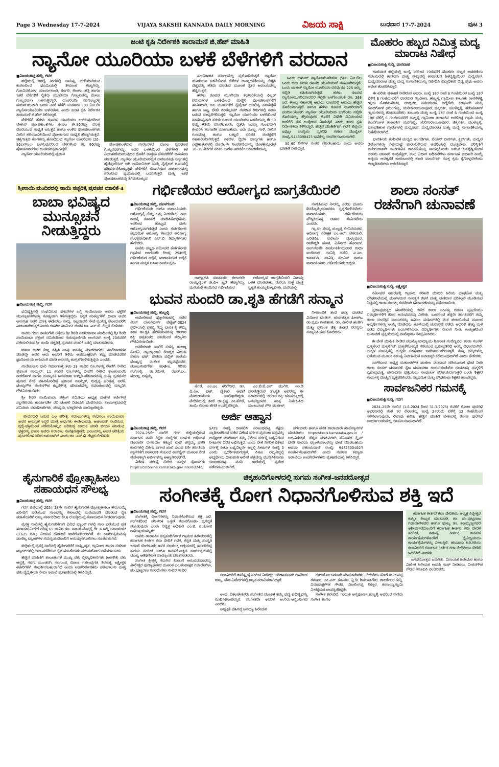Page 3 Wednesday 17-7-2024 VIJAYA SAKSHI KANNADA DAILY MORNING ವಿಜಯ ಸಾಕ್ಷಿ ಬುಧವಾರ 17-7-2024 ಪುಟ 3
ಜಂಟಿ ಕೃಷಿ ನಿರ್ದೇಶಕಿ ತಾರಾಮಣಿ ಜಿ.ಹೆಚ್ ಮಾಹಿತಿ
ನ್ಯಾನೋ ಯೂರಿಯಾ ಬಳಕೆ ಬೆಳೆಗಳಿಗೆ ವರದಾನ
■ವಿಜಯಸಾಕ್ಷಿ ಸುದ್ದಿ, ಗದಗ
ಜಿಲ್ಲೆಯಲ್ಲಿ ಜುಲೈ ತಿಂಗಳಲ್ಲಿ ಸಾಕಷ್ಟು ಮಳೆಯಾಗಿರುವ ಕಾರಣದಿಂದ ಭೂಮಿಯಲ್ಲಿ ತೇವಾಂಶ ಹೆಚ್ಚಾಗಿದ್ದು, ಗೋವಿನಜೋಳ, ಸೂರ್ಯಕಾಂತಿ, ತೊಗರಿ, ಶೇಂಗಾ, ಹತ್ತಿ ಹಾಗೂ ಇತರೆ ಬೆಳೆಗಳಿಗೆ ರೈತರು ಯೂರಿಯಾ ಗೊಬ್ಬರವನ್ನು ಮೇಲು ಗೊಬ್ಬರವಾಗಿ ಬಳಸುತ್ತಿದ್ದಾರೆ. ಯೂರಿಯಾ ರಸಗೊಬ್ಬರಕ್ಕೆ ಪರ್ಯಾಯವಾಗಿ ಒಂದು ಎಕರೆ ಬೆಳೆಗೆ ಸುಮಾರು 500 ಮೀ.ಲೀ ನ್ಯಾನೋಯೂರಿಯಾ ಬಳಸಬೇಕು ಎಂದು ಜಂಟಿ ಕೃಷಿ ನಿರ್ದೇಶಕಿ ತಾರಾಮಣಿ ಜಿ.ಹೆಚ್ ತಿಳಿಸಿದ್ದಾರೆ.
ಬೆಳೆಗಳಿಗೆ ಹರಳು ರೂಪದ ಯೂರಿಯಾ ಬಳಸುವುದರಿಂದ ಬೇಕಾದ ಪೋಷಕಾಂಶಗಳು ಕೇವಲ ಶೇ.50ರಷ್ಟು ಮಾತ್ರ ದೊರೆಯುವ ಸಾಧ್ಯತೆ ಇರುತ್ತದೆ ಹಾಗೂ ಉಳಿದ ಪೋಷಕಾಂಶಗಳು ನೀರಿನ ಹರಿಯುವಿಕೆಯಿಂದ ಪೋಲಾಗುವ ಸಾಧ್ಯತೆ ಹೆಚ್ಚಾಗಿರುತ್ತದೆ. ಚಿಕ್ಕಗಾತ್ರದ ಕಣಗಳನ್ನು ಹೊಂದಿರುವ ನ್ಯಾನೋ ಯೂರಿಯಾ (20–50ಎನ್‌ಎಂ) ಬಳಸುವುದರಿಂದ ಬೆಳೆಗಳಿಂದ ಶೇ. 90ರಷ್ಟು ಪೋಷಕಾಂಶಗಳು ಉಪಯುಕ್ತವಾಗುತ್ತದೆ.
ನ್ಯಾನೋ ಯೂರಿಯಾದಲ್ಲಿ ಪ್ರಧಾನ
ಪೋಷಕಾಂಶವಾದ ಸಾರಜನಕದ ಮೂಲ ದ್ರವರೂಪ ಗೊಬ್ಬರವಾಗಿದ್ದು, ಇದರ ಬಳಕೆಯಿಂದ ಬೆಳೆಗಳಲ್ಲಿ ಕಳೆ ನಿರ್ವಹಣೆಯಾಗುವುದರ ಜೊತೆಗೆ ಉತ್ತಮ ಬೆಳವಣಿಗೆಗೆ ಅನುಕೂಲ ಮಾಡುತ್ತದೆ. ನ್ಯಾನೋ ಯೂರಿಯಾದಲ್ಲಿನ ಸಾರಜನಕವು ಸಸ್ಯಗಳಲ್ಲಿ ಹೈಡ್ರೋಲಿಸಿಸ್ ಆಗಿ ಅಮೋನಿಕಲ್ ಮತ್ತು ನೈಟ್ರೇಟ್ ರೂಪದಲ್ಲಿ ಪರಿವರ್ತನೆಗೊಳ್ಳುತ್ತದೆ. ಬೆಳೆಗಳಿಗೆ ಬೇಕಾಗಿರುವ ಸಾರಜನಕವನ್ನು ಸರಿಯಾದ ಪ್ರಮಾಣದಲ್ಲಿ ಒದಗಿಸುತ್ತದೆ ಮತ್ತು ಇತರೆ ಪೋಷಕಾಂಶವನ್ನು ತೆಗೆದುಕೊಳ್ಳುವ
ಸಂಯೋಜಿತ ಮಾರ್ಗವನ್ನು ಪ್ರಚೋದಿಸುತ್ತದೆ. ನ್ಯಾನೋ ಯೂರಿಯಾ ಬಳಕೆಯಿಂದ ಬೆಳೆಗಳ ಉತ್ಪಾದಕತೆಯನ್ನು ಹೆಚ್ಚಿಸಿ ವೆಚ್ಚವನ್ನು ಕಡಿಮೆ ಮಾಡುವ ಮೂಲಕ ರೈತರ ಆದಾಯವನ್ನು ಹೆಚ್ಚಿಸುತ್ತದೆ.
ಹರಳು ರೂಪದ ಯೂರಿಯಾ ತಯಾರಿಕೆಯಲ್ಲಿ ಫಿಲ್ಲರ್ ಪದಾರ್ಥಗಳ ಬಳಕೆಯಿಂದ ಮಣ್ಣಿನ ಪೋಷಕಾಂಶಗಳಿಗೆ ಹಾನಿಯಾಗಿ, ಜಲ ಮೂಲಗಳಿಗೆ ನೈಟ್ರೇಟ್ ಮಾಲಿನ್ಯ ಹರಡುತ್ತದೆ ಹಾಗೂ ಬ್ಲ್ಯೂ ಬೇಬಿ ಸಿಂಡ್ರೋಮ್ ನವಜಾತ ಶಿಶುಗಳಲ್ಲಿ ಕಂಡು ಬರುವ ಸಾಧ್ಯತೆಗಳಿರುತ್ತದೆ. ನ್ಯಾನೋ ಯೂರಿಯಾ ಬಳಕೆಯಿಂದ ಸಾಮಾನ್ಯವಾಗಿ ಹರಳು ರೂಪದ ಯೂರಿಯಾ ಬಳಕೆಯನ್ನು ಶೇ.50 ರಷ್ಟು ಕಡಿಮೆ ಮಾಡಬಹುದು. ರೈತರು ಇದನ್ನು ಸುಲಭವಾಗಿ ಶೇಖರಿಸಿ ಸಾಗಾಣಿಕೆ ಮಾಡಬಹುದು. ಇದು ಮಣ್ಣು, ಗಾಳಿ, ನೀರಿನ ಗುಣಮಟ್ಟ ಹಾಗೂ ಒಟ್ಟಾರೆ ಪರಿಸರ ಸಂರಕ್ಷಣೆಗೆ ಸಹಕಾರಿಯಾಗಿರುತ್ತದೆ. ಏಕದಳ, ದ್ವಿದಳ ಧಾನ್ಯಗಳು ಹಾಗೂ ಎಣ್ಣೆಕಾಳುಗಳಲ್ಲಿ ಮೊದಲನೇ ಸಿಂಪಡಣೆಯನ್ನು ಮೊಳಕೆಯೊಡೆದ 30–35 ದಿನಗಳ ನಂತರ ಹಾಗೂ ಎರಡನೇ ಸಿಂಪಡಣೆಯನ್ನು
ಒಂದು ಬಾಟಲ್ ನ್ಯಾನೋಯೂರಿಯಾ (500 ಮೀ.ಲೀ) ಒಂದು ಚೀಲ ಹರಳು ರೂಪದ ಯೂರಿಯಾಗೆ ಸಮವಾಗಿರುತ್ತದೆ. ಒಂದು ಬಾಟಲ್ ನ್ಯಾನೋ ಯೂರಿಯಾ ದರವು ರೂ.225 ಇದ್ದು, ಸಬ್ಸಿಡಿ ರಹಿತವಾಗಿರುತ್ತದೆ. ಹರಳು ರೂಪದ ನ್ಯಾನೋಯೂರಿಯಾದದರ ಸಬ್ಸಿಡಿ ಒಳಗೊಂಡಂತೆ ರೂ. 266 ಇದೆ. ಕೇಂದ್ರ ಸರ್ಕಾರಕ್ಕೆ ಆಮದು ರೂಪದಲ್ಲಿ ಆಮದು ಹೆಚ್ಚಿನ ಹೊರೆಯಾಗುತ್ತಿದೆ ಹಾಗೂ ಹರಳು ರೂಪದ ಯೂರಿಯಾಗೆ ಪರ್ಯಾಯವಾಗಿ ನ್ಯಾನೋ ಯೂರಿಯಾದ ಬಳಕೆಯು ಸಬ್ಸಿಡಿ ಹೊರೆಯನ್ನು ತಗ್ಗಿಸುವುದರ ಜೊತೆಗೆ ವಿದೇಶಿ ವಿನಿಮಯದ ಉಳಿಕೆಗೆ ಸಹ ಉತ್ತೇಜನ ನೀಡುತ್ತದೆ ಎಂದು ಜಂಟಿ ಕೃಷಿ ನಿರ್ದೇಶಕರು ತಿಳಿಸಿದ್ದಾರೆ. ಹೆಚ್ಚಿನ ಮಾಹಿತಿಗಾಗಿ ಗದಗ ಜಿಲ್ಲೆಯ ಇಫ್ಕೋ ಸಂಸ್ಥೆಯ ಪ್ರತಿನಿಧಿ ಗಣೇಶ ಮೊಬೈಲ್ ಸಂಖ್ಯೆ-9448090423 ಇವರನ್ನು ಸಂಪರ್ಕಿಸಬಹುದಾಗಿದೆ.
50–60 ದಿನಗಳ ನಂತರ ಮಾಡಬಹುದು ಎಂದು ಅವರು ಮಾಹಿತಿ ನೀಡಿದ್ದಾರೆ.
ಮೊಹರಂ ಹಬ್ಬದ ನಿಮಿತ್ತ ಮದ್ಯ ಮಾರಾಟ ನಿಷೇಧ
■ವಿಜಯಸಾಕ್ಷಿ ಸುದ್ದಿ, ಧಾರವಾಡ
ಧಾರವಾಡ ಜಿಲ್ಲೆಯಲ್ಲಿ ಜುಲೈ 16ರಿಂದ 19ರವರೆಗೆ ಮೊಹರಂ ಹಬ್ಬದ ಆಚರಣೆಯ ಸಮಯದಲ್ಲಿ ಕಾನೂನು ಮತ್ತು ಸುವ್ಯವಸ್ಥೆ ಕಾಪಾಡುವ ಹಿತದೃಷ್ಟಿಯಿಂದ ಮದ್ಯಪಾನ, ಮದ್ಯಮಾರಾಟ ಮತ್ತು ಮದ್ಯ ಸಾಗಾಣಿಕೆಯನ್ನು ನಿಷೇಧಿಸಿ ಜಿಲ್ಲಾಧಿಕಾರಿ ದಿವ್ಯ ಪ್ರಭು ಅವರು ಆದೇಶ ಹೊರಡಿಸಿದ್ದಾರೆ.
ಈ ಕುರಿತು ಪ್ರಕಟಣೆ ನೀಡಿರುವ ಅವರು, ಜುಲೈ 16ರ ಸಂಜೆ 6 ಗಂಟೆಯಿಂದ ಜುಲೈ 18ರ ಬೆಳಿಗ್ಗೆ 6 ಗಂಟೆಯವರೆಗೆ ಧಾರವಾಡ ಗ್ರಾಮೀಣ, ಹುಬ್ಬಳ್ಳಿ ಗ್ರಾಮೀಣ ತಾಲೂಕು (ಅರಳಿಕಟ್ಟಿ ಗ್ರಾಮ ಹೊರತುಪಡಿಸಿ), ಅಳ್ನಾವರ, ನವಲಗುಂದ, ಅಣ್ಣಿಗೇರಿ, ಕಲಘಟಗಿ ಮತ್ತು ಕುಂದಗೋಳ (ಯರಗುಪ್ಪಿ, ಯರಿನಾರಾಯಣಪೂರ, ಚಿಕ್ಕನರ್ತಿ, ಮುಳ್ಳೊಳ್ಳಿ, ಪಶುಪತಿಹಾಳ ಗ್ರಾಮಗಳನ್ನು ಹೊರತುಪಡಿಸಿ) ತಾಲೂಕು ಮತ್ತು ಜುಲೈ 17ರ ಸಂಜೆ 6 ಗಂಟೆಯಿಂದ ಜುಲೈ 19ರ ಬೆಳಿಗ್ಗೆ 6 ಗಂಟೆಯವರೆಗೆ ಹುಬ್ಬಳ್ಳಿ ಗ್ರಾಮೀಣ ತಾಲೂಕಿನ ಅರಳಿಕಟ್ಟಿ ಗ್ರಾಮ ಮತ್ತು ಕುಂದಗೋಳ ತಾಲೂಕಿನ ಯರಗುಪ್ಪಿ, ಯರಿನಾರಾಯಣಪೂರ, ಚಿಕ್ಕನರ್ತಿ, ಮುಳ್ಳೊಳ್ಳಿ, ಪಶುಪತಿಹಾಳ ಗ್ರಾಮಗಳಲ್ಲಿ ಮದ್ಯಪಾನ, ಮದ್ಯಮಾರಾಟ ಮತ್ತು ಮದ್ಯ ಸಾಗಾಣಿಕೆಯನ್ನು ನಿಷೇಧಿಸಲಾಗಿದೆ.
ಭಾರತೀಯ ತಯಾರಿಕೆ ಮದ್ಯದ ಅಂಗಡಿಗಳು, ಬಿಯರ್ ಬಾರಗಳು, ಕ್ಲಬ್‌ಗಳು, ಮದ್ಯದ ಡಿಪೋಗಳನ್ನು ನಿಷೇಧಾಜ್ಞೆ ಜಾರಿಯಲ್ಲಿರುವ ಅವಧಿಯಲ್ಲಿ ಮುಚ್ಚಬೇಕು. ಪರಿಸ್ಥಿತಿಗೆ ಅನುಗುಣವಾಗಿ ಸಾರ್ವಜನಿಕ ಶಾಂತತೆಯನ್ನು ಕಾಯ್ದುಕೊಂಡು ಬರುವ ಹಿತದೃಷ್ಟಿಯಿಂದ ವಲಯ ಅಬಕಾರಿ ಇನ್ಸ್‌ಪೆಕ್ಟರ್, ಉಪ ವಿಭಾಗ ಅಧಿಕಾರಿಗಳು ಕರ್ನಾಟಕ ಅಬಕಾರಿ ಕಾಯ್ದೆ ಅನ್ವಯ ಅವಶ್ಯಕತೆ ಕಂಡುಬಂದಲ್ಲಿ ಶಾಂತಿ ಪಾಲನೆಗಾಗಿ ಸೂಕ್ತ ಕ್ರಮ ಕೈಗೊಳ್ಳಬೇಕೆಂದು ಜಿಲ್ಲಾಧಿಕಾರಿಗಳು ಆದೇಶಿಸಿದ್ದಾರೆ.
ಶ್ರೀಸಾಯಿ ಮಂದಿರದಲ್ಲಿ ಸಾಯಿ ಸಚ್ಚರಿತ್ರೆ ಪ್ರವಚನ ಮಾಲಿಕೆ-4
ಬಾಬಾ ಭವಿಷ್ಯದ ಮುನ್ಸೂಚನೆ ನೀಡುತ್ತಿದ್ದರು
■ವಿಜಯಸಾಕ್ಷಿ ಸುದ್ದಿ, ಗದಗ
ಭವಿಷ್ಯತ್ತಿನಲ್ಲಿ ಸಂಭವಿಸುವ ಘಟನೆಗಳ ಬಗ್ಗೆ ಸಾಯಿಬಾಬಾ ಅವರು ಭಕ್ತರಿಗೆ ಮುನ್ಸೂಚನೆಗಳನ್ನು ಸೂಚ್ಯವಾಗಿ ತಿಳಿಸುತ್ತಿದ್ದರು. ಭಕ್ತರ ಸಂಕಲ್ಪಗಳಿಗೆ ಬಾಬಾ ಅವರ ಅನುಗ್ರಹ ಇದ್ದರೆ ಮಾತ್ರ ಈಡೇರಲು ಸಾಧ್ಯ. ಇಲ್ಲವಾದರೆ ಸೇವೆ-ಪ್ರಯತ್ನ ಮುಂದುವರೆಸಿ ಎಂಬುದಾಗಿರುತ್ತದೆ ಎಂದು ಗದುಗಿನ ಧಾರ್ಮಿಕ ಚಿಂತಕ ಡಾ. ಎಸ್.ಬಿ. ಶೆಟ್ಟರ ಹೇಳಿದರು.
ಅವರು ಗದಗ ಹಾತಲಗೇರಿ ರಸ್ತೆಯ ಶ್ರೀ ಶಿರಡಿ ಸಾಯಿಬಾಬಾ ಮಂದಿರದಲ್ಲಿ ಶ್ರೀ ಶಿರಡಿ ಸಾಯಿಬಾಬಾ ಸತ್ಸಂಗ ಸಮಿತಿಯಿಂದ ಗುರುಪೂರ್ಣಿಮೆ ಅಂಗವಾಗಿ ಜುಲೈ 20ರವರೆಗೆ ನಡೆಯಲಿರುವ ಶ್ರೀ ಸಾಯಿ ಸಚ್ಚರಿತ್ರೆ ಪ್ರವಚನ ಮಾಲಿಕೆ-4ರಲ್ಲಿ ಮಾತನಾಡಿದರು.
ಬಾಬಾ ಅವರ ಕಣ್ಣು ತಪ್ಪಿಸಿ ನಾವು ಏನನ್ನೂ ಮಾಡಲಾಗದು. ಹಾಗೇನಾದರೂ ಮಾಡಿದ್ದೇ ಆದರೆ ಅದು ಅವರಿಗೆ ತಿಳಿದು ಅಪರೋಕ್ಷವಾಗಿ ತಪ್ಪು ಮಾಡಿದವರಿಗೆ ಜ್ಞಾನೋದಯ ಆಗುವಂತೆ ಮಾಡಿ ಅವರನ್ನು ಜಾಗ್ರತಗೊಳಿಸುತ್ತಿದ್ದರು ಎಂದರು.
ಸಾಯಿಬಾಬಾ ಧುನಿ ನಿರ್ಮಾಣಕ್ಕೆ ತಲಾ 25 ಸಾವಿರ ರೂ.ಗಳನ್ನು ದೇಣಿಗೆ ನೀಡಿದ ಪ್ರಶಾಂತ ನಾಯ್ಕರ್, 11 ಸಾವಿರ ರೂ.ಗಳನ್ನು ದೇಣಿಗೆ ನೀಡಿದ ಶಾಂತಾಬಾಯಿ ಕಾರಡೋಳ ಹಾಗೂ ಮಹ್ಮಾವತಿ ಬಸವರಾಜ ಬಳ್ಳಾರಿ ಪರಿವಾರವನ್ನು ಮತ್ತು ಪ್ರವಚನದ ಪ್ರಸಾದ ಸೇವೆ ವಹಿಸಿಕೊಂಡಿದ್ದ ಪ್ರಶಾಂತ ನಾಯ್ಕರ್, ರುದ್ರಪ್ಪ ಚಂದ್ರಪ್ಪ ಅರಳಿ, ಚಂದ್ರುಗೌಡ ಸಂಗನಗೌಡ ಕಲ್ಲನಗೌಡ್ರ ಪರಿವಾರವನ್ನು ಸಮಾರಂಭದಲ್ಲಿ ಸನ್ಮಾನಿಸಿ ಗೌರವಿಸಲಾಯಿತು.
ಶ್ರೀ ಶಿರಡಿ ಸಾಯಿಬಾಬಾ ಸತ್ಸಂಗ ಸಮಿತಿಯ ಅಧ್ಯಕ್ಷ ಮಹೇಶ ತಲೇಗೌಡ್ರ ಸ್ವಾಗತಿಸಿದರು ಕಾರ್ಯದರ್ಶಿ ರವಿ ಚಿಂಚಲಿ ನಿರೂಪಿಸಿ ವಂದಿಸಿದರು. ಕಾರ್ಯಕ್ರಮದಲ್ಲಿ ಸಮಿತಿಯ ಪದಾಧಿಕಾರಿಗಳು, ಸದಸ್ಯರು, ಭಕ್ತಾದಿಗಳು ಪಾಲ್ಗೊಂಡಿದ್ದರು.
ಜೀವನದಲ್ಲಿ ಬರುವ ಎಲ್ಲ ಪರೀಕ್ಷೆ, ಸವಾಲುಗಳನ್ನು ಸಾಧಿಸಲು ಸಾಯಿಬಾಬಾ ಅವರ ಅನುಗ್ರಹ ಇದ್ದರೆ ಮಾತ್ರ ಅವುಗಳು ಈಡೇರುವವು. ಅಚಲವಾಗಿ ನಂಬಿರುವ, ಶ್ರದ್ಧೆ-ಭಕ್ತಿಯಿಂದ ನಡೆದುಕೊಳ್ಳುವ ಪರಿಶುದ್ಧ ಕಾಯಕ ಮಾಡಿ ಜೀವನ ಮಾಡುವ ಭಕ್ತರನ್ನು ಬಾಬಾ ಅವರು ಸದಾಕಾಲ ಸಂರಕ್ಷಿಸುತ್ತಿದ್ದರು ಎಂಬುದನ್ನು ಅವರ ಚರಿತ್ರೆಯ ಪುಟಗಳಿಂದ ತಿಳಿಯಬಹುದಾಗಿದೆ ಎಂದು ಡಾ. ಎಸ್.ಬಿ. ಶೆಟ್ಟರ ಹೇಳಿದರು.
ಗರ್ಭಿಣಿಯರ ಆರೋಗ್ಯದ ಜಾಗ್ರತೆಯಿರಲಿ
■ವಿಜಯಸಾಕ್ಷಿ ಸುದ್ದಿ, ಮುಳಗುಂದ
ಗರ್ಭಿಣಿಯರು ಹಾಗೂ ಬಾಣಂತಿಯರು ಆರೋಗ್ಯಕ್ಕೆ ಹೆಚ್ಚು ಒತ್ತು ನೀಡಬೇಕು. ಕಾಲ ಕಾಲಕ್ಕೆ ತಪಾಸಣೆ ಮಾಡಿಸಿಕೊಳ್ಳಬೇಕು. ಇದರಿಂದ ಹುಟ್ಟುವ ಮಗು ಆರೋಗ್ಯವಾಗಿರುತ್ತದೆ ಎಂದು ಕುರ್ತಕೋಟಿ ಪ್ರಾಥಮಿಕ ಆರೋಗ್ಯ ಕೇಂದ್ರದ ಆರೋಗ್ಯ ಸಂರಕ್ಷಣಾಧಿಕಾರಿ ಎಸ್.ಬಿ. ತಿಮ್ಮನಗೌಡರ ಹೇಳಿದರು.
ಅವರು ಪಟ್ಟಣ ಸಮೀಪದ ಕುರ್ತಕೋಟಿ ಗ್ರಾಮದ ಅಂಗವಾಡಿ ಕೇಂದ್ರ 294ರಲ್ಲಿ ಗರ್ಭಿಣಿಯರ ಆರೈಕೆ, ಬಾಣಂತಿಯರ ಆರೈಕೆ ಹಾಗೂ ಮಕ್ಕಳ ಲಸಿಕಾ ಕಾರ್ಯಕ್ರಮ
ಉದ್ಘಾಟಿಸಿ ಮಾತನಾಡಿ, ಈಗಾಗಲೇ ರಾಜ್ಯಾದ್ಯಂತ ಡೆಂಘೀ ಜ್ವರ ಹೆಚ್ಚಾಗಿದ್ದು, ಮನೆಯಲ್ಲಿ ಕಾಯಿಸಿದ ಗರ್ಭಿಣಿಯರ
ಆರೋಗ್ಯದ ಜಾಗ್ರತೆಯಿರಲಿ ನೀರನ್ನು ಬಳಕೆ ಮಾಡಬೇಕು. ಮನೆಯ ಸುತ್ತ ಮುತ್ತ ಸ್ವಚ್ಛತೆ ಕಾಯ್ದುಕೊಳ್ಳಬೇಕು, ಮನೆಯಲ್ಲಿ
ಸಂಗ್ರಹಿಸುವ ನೀರನ್ನು ಎರಡು ಮೂರು ದಿನಕ್ಕೊಮ್ಮೆಯಾದರೂ ಸ್ವಚ್ಛಗೊಳಿಸಬೇಕು. ಬಾಣಂತಿಯರು, ಗರ್ಭಿಣಿಯರು ಪೌಷ್ಠಿಕಯುಕ್ತ ಆಹಾರ ಸೇವಿಸಬೇಕು ಎಂದರು.
ಗ್ರಾ.ಪಂ ಸದಸ್ಯ ಯಲ್ಲಪ್ಪ ಬೇವಿನಮರದ, ಆರೋಗ್ಯ ನಿರೀಕ್ಷಕ ಎಂ.ಆರ್. ಬೆಳೆಯಲಿ, ಎಸಿಡಿಪಿಒ ಸುರೇಖಾ ಮಲ್ಲಾಪೂರ, ರಾಜೇಶ್ವರಿ ಮೇಟಿ, ವಿನೋದ ಹೊಂಬಳ, ಅಂಗನವಾಡಿ ಕಾರ್ಯಕರ್ತೆಯರಾದ ರಾಧಾ ಬಂಡಿವಾಡ, ಸಾವಿತ್ರಿ ಹಸಬಿ, ಎ.ಎಂ. ಇನಾಮತಿ, ಸಾವಿತ್ರಿ ಸಬನಿಸ್ ಹಾಗೂ ಬಾಣಂತಿಯರು, ಗರ್ಭಿಣಿಯರು ಇದ್ದರು.
ಭುವನ ಸುಂದರಿ ಡಾ.ಶೃತಿ ಹೆಗಡೆಗೆ ಸನ್ಮಾನ
■ವಿಜಯಸಾಕ್ಷಿ ಸುದ್ದಿ, ಹುಬ್ಬಳ್ಳಿ
ಅಮೇರಿಕಾದ ಫ್ಲೋರಿಡಾದಲ್ಲಿ ನಡೆದ ಮಿಸ್ ಯೂನಿವರ್ಸ್ ಪೆಟೈಟ್–2024 ಸ್ಪರ್ಧೆಯಲ್ಲಿ ಪ್ರಶಸ್ತಿ ಗೆದ್ದು ಭಾರತ-ಕ್ಕೆ ಹೆಮ್ಮೆ ತಂದ ಡಾ.ಶೃತಿ ಹೆಗಡೆಯವರನ್ನು 'ಶರಣರ ಶಕ್ತಿ' ಚಿತ್ರತಂಡದ ವತಿಯಿಂದ ಸನ್ಮಾನಿಸಿ ಗೌರವಿಸಲಾಯಿತು.
ಅತಿಥಿಗಳಾಗಿ ಪಾಲಿಕೆ ಸದಸ್ಯ ರಾಜಣ್ಣ ಕೊರವಿ, ನ್ಯಾಟ್ಯಾಂಜಲಿ ಕೇಂದ್ರದ ವಿದುಷಿ ಸಹನಾ ಭಟ್, ಚೇತನಾ ಪಬ್ಲಿಕ್ ಶಾಲೆಯ ಮುಖ್ಯಸ್ಥ ಮಹೇಶ ಧ್ಯಾವಪ್ಪನವರ, ಮಂಜುನಾಥಗೌಡ ಪಾಟೀಲ, ಗಿರಿಜಾ ಸಂಗೊಳ್ಳಿ, ಡಾ.ರಮೇಶ, ಝಡ್.ಎಂ. ಮುಲ್ಲಾ, ಅಕ್ಕಮ್ಮ
ಹೆಗಡೆ, ಎಂ.ಎಂ. ಕರಿಗೌಡರ, ಡಾ. ವಿ.ಎಂ. ಭಟ್, ವೈಶಾಲಿ ಅಥಣಿ ಮೊದಲಾದವರು ಪಾಲ್ಗೊಂಡಿದ್ದರು. ವೇದಿಕೆಯಲ್ಲಿ ತಂದೆ ಡಾ.ಕೃಷ್ಣ ಎಂ.ಹೆಗಡೆ, ತಾಯಿ ಕಮಲಾ ಹೆಗಡೆ ಉಪಸ್ಥಿತರಿದ್ದರು.
ಎಂ.ಬಿ.ಬಿ.ಎಸ್ ಮುಗಿಸಿ, ಎಂ.ಡಿ ಮಾಡುತ್ತಿರುವ ಡಾ.ಶೃತಿ ಅವರನ್ನು ಈ ಸಂದರ್ಭದಲ್ಲಿ 'ಶರಣರ ಶಕ್ತಿ' ಚಲನಚಿತ್ರದಲ್ಲಿ ಬಸವಣ್ಣನವರ ಪಾತ್ರ ನಿರ್ವಹಿಸಿದ ಮಂಜುನಾಥ ಗೌಡ ಪಾಟೀಲ್,
ನೀಲಾಂಬಿಕೆ ತಂದೆ ಪಾತ್ರ ಮಾಡಿದ ವಿನೋದ ದಂಡಿನ್, ಚಲನಚಿತ್ರದ ಪಿಆರ್‌ಒ ಡಾ.ಪ್ರಭು ಗಂಜಿಹಾಳ, ಡಾ. ವೀರೇಶ ಹಂಡಿಗಿ ಮತ್ತು ಪ್ರಶಾಂತ ಚಿತ್ರ ತಂಡದ ಸದಸ್ಯರು ಸನ್ಮಾನಿಸಿ ಶುಭ ಕೋರಿದರು.
ಅರ್ಜಿ ಆಹ್ವಾನ
■ವಿಜಯಸಾಕ್ಷಿ ಸುದ್ದಿ, ಗದಗ
2024–25ನೇ ಸಾಲಿಗೆ ಗದಗ ಜಿಲ್ಲೆಯಲ್ಲಿರುವ ಕರ್ನಾಟಕ ವಸತಿ ಶಿಕ್ಷಣ ಸಂಸ್ಥೆಗಳ ಸಂಘದ ಅಧೀನದ ಮೊರಾರ್ಜಿ ದೇಸಾಯಿ/ ಕಿತ್ತೂರ ರಾಣಿ ಚೆನ್ನಮ್ಮ ವಸತಿ ಶಾಲೆಗಳಲ್ಲಿ ವಿಶೇಷ ವರ್ಗದ ಖಾಲಿ ಇರುವ 6ನೇ ತರಗತಿಯ ಸ್ಥಾನಗಳಿಗೆ ದಾಖಲಾತಿ ಸಂಬಂಧ ಆನ್‌ಲೈನ್ ಮೂಲಕ ನೇರ ಪ್ರವೇಶಕ್ಕಾಗಿ ಅರ್ಜಿಗಳನ್ನು ಆಹ್ವಾನಿಸಲಾಗಿದೆ.
ವಿಶೇಷ ವರ್ಗಕ್ಕೆ ಸೇರಿದ ಮಕ್ಕಳ ಪೋಷಕರು https://cetonline.karnataka.gov.in/kreis24d/ SATS ಸಂಖ್ಯೆ ದಾಖಲಿಸಿ ಸಂಬಂಧಪಟ್ಟ ಸಕ್ಷಮ ಪ್ರಾಧಿಕಾರದಿಂದ ಪಡೆದ ವಿಶೇಷ ವರ್ಗದ ಪ್ರಮಾಣ ಪತ್ರವನ್ನು ಅಪ್ಲೋಡ್ ಮಾಡಿದಾಗ ತಮ್ಮ ವಿಶೇಷ ವರ್ಗಕ್ಕೆ ಲಭ್ಯವಿರುವ ಸೀಟುಗಳ ವಿವರ ಲಭಿಸುತ್ತದೆ. ಒಂದು ವೇಳೆ ನಿಗದಿತ ವಿಶೇಷ ವರ್ಗಕ್ಕೆ ಸೀಟು ಲಭ್ಯವಿಲ್ಲದೇ ಇದ್ದಲ್ಲಿ ಸೀಟುಗಳ ಸಂಖ್ಯೆ 0 ಎಂದು ಪ್ರದರ್ಶಿತವಾಗುತ್ತದೆ. ಸೀಟು ಲಭ್ಯವಿದ್ದಲ್ಲಿ ಅಭ್ಯರ್ಥಿಯ ದಾಖಲಾತಿ ಆದೇಶ ಪತ್ರವನ್ನು ಮುದ್ರಿಸಿಕೊಂಡು ಸಂಬಂಧಪಟ್ಟ ವಸತಿ ಶಾಲೆಯಲ್ಲಿ ಪ್ರವೇಶ ಪಡೆಯಬಹುದಾಗಿದೆ.
ವರ್ಗವಾರು ಹಾಗೂ ವಸತಿ ಶಾಲಾವಾರು ಖಾಲಿಸ್ಥಾನಗಳ ಮಾಹಿತಿಯು https://kreis.karnataka.gov.in / ಲಭ್ಯವಿರುತ್ತದೆ. ಹೆಚ್ಚಿನ ಮಾಹಿತಿಗಾಗಿ ಸಮೀಪದ ಕ್ರೈಸ್ ವಸತಿ ಶಾಲೆಯ ಪ್ರಾಂಶುಪಾಲರನ್ನು ಭೇಟಿ ಮಾಡಬಹುದು ಅಥವಾ ಸಹಾಯವಾಣಿ ಸಂಖ್ಯೆ: 9482300400ಗೆ ಸಂಪರ್ಕಿಸಬಹುದಾಗಿದೆ ಎಂದು ಸಮಾಜ ಕಲ್ಯಾಣ ಇಲಾಖೆಯ ಉಪನಿರ್ದೇಶಕರು ಪ್ರಕಟಣೆಯಲ್ಲಿ ತಿಳಿಸಿದ್ದಾರೆ.
ಶಾಲಾ ಸಂಸತ್ ರಚನೆಗಾಗಿ ಚುನಾವಣೆ
■ವಿಜಯಸಾಕ್ಷಿ ಸುದ್ದಿ, ಲಕ್ಷ್ಮೇಶ್ವರ
ಸಮೀಪದ ಆದರಹಳ್ಳಿ ಗ್ರಾಮದ ಸರಕಾರಿ ಮಾದರಿ ಹಿರಿಯ ಪ್ರಾಥಮಿಕ ಮತ್ತು ಪ್ರೌಢಶಾಲೆಯಲ್ಲಿ ಮಂಗಳವಾರ ಸಂಸತ್ತಿನ ರಚನೆ ಮತ್ತು ಮತದಾನ ಪರಿಕಲ್ಪನೆ ಮೂಡಿಸುವ ನಿಟ್ಟಿನಲ್ಲಿ ಶಾಲಾ ಸಂಸತ್ತು ರಚನೆಗಾಗಿ ಚುನಾವಣೆಯನ್ನು ನಡೆಸಲಾಯಿತು.
ಪ್ರಜಾಪ್ರಭುತ್ವದ ಮಾದರಿಯಲ್ಲಿ ನಡೆದ ಶಾಲಾ ಸಂಸತ್ತು ರಚನಾ ಪ್ರಕ್ರಿಯೆಯು ವಿದ್ಯಾರ್ಥಿಗಳಿಗೆ ಹೊಸ ಅನುಭವವನ್ನು ನೀಡಿತು. ಒಂದರಿಂದ ಹತ್ತನೇ ತರಗತಿವರೆಗೆ ತಮ್ಮ ಶಾಲಾ ಸಂಸತ್ತಿನ ನಾಯಕರನ್ನು ಇವಿಎಂ ಮಷೀನ್‌ನಲ್ಲಿ ಮತ ಚಲಾಯಿಸುವ ಮೂಲಕ ಅಭ್ಯರ್ಥಿಗಳನ್ನು ಆಯ್ಕೆ ಮಾಡಿದರು. ಕೊನೆಯಲ್ಲಿ ಚುನಾವಣೆ ನಡೆದು ಅದರಲ್ಲಿ ಹೆಚ್ಚು ಮತ ಪಡೆದ ವಿದ್ಯಾರ್ಥಿಗಳು ಜಯಗಳಿಸಿದರು. ವಿದ್ಯಾರ್ಥಿಗಳು ಸಾಲಾಗಿ ನಿಂತು ಉತ್ಸಾಹದಿಂದ ಚುನಾವಣೆ ಪ್ರಕ್ರಿಯೆಯಲ್ಲಿ ಪಾಲ್ಗೊಂಡು ಸಂಭ್ರಮಿಸಿದರು.
ಈ ವೇಳೆ ಮಾಹಿತಿ ನೀಡಿದ ಮುಖ್ಯೋಪಾಧ್ಯಾಯ ಶ್ರೀಕಾಂತ ನಂದೆಣ್ಣವರ, ಶಾಲಾ ಸಂಸತ್ ಮಕ್ಕಳಿಂದ ಮಕ್ಕಳಿಗಾಗಿ ಮಕ್ಕಳಿಗೋಸ್ಕರ ನಡೆಯುವ ಪ್ರಜಾಪ್ರತಿನಿಧಿ ಆಯ್ಕೆ ವಿಧಾನವಾಗಿದೆ. ಮಕ್ಕಳ ಸಂಸತ್ತಿನಲ್ಲಿ ಮಕ್ಕಳೇ ಸಂಪೂರ್ಣ ಭಾಗಿದಾರರಾಗಿರುತ್ತಾರೆ. ತಮ್ಮ ಹಕ್ಕುಗಳನ್ನು ಪಡೆಯುವ ಮೂಲಕ ಕರ್ತವ್ಯ ನಿರ್ವಹಿಸುವ ಜವಾಬ್ದಾರಿ ಕಲಿಯುವುದಾಗಿದೆ ಎಂದು ಹೇಳಿದರು.
ಎಸ್‌ಡಿಎಂಸಿ ಅಧ್ಯಕ್ಷ ಮಹಾಂತಗೌಡ ಪಾಟೀಲ ಮತದಾನ ನಡೆಯುವಾಗ ಭೇಟಿ ನೀಡಿ ಶಾಲಾ ಸಂಸತ್ ಚುನಾವಣೆ ನೈಜ ಚುನಾವಣಾ ಕಾರ್ಯದಂತೆಯೇ ರೂಪಿಸಿದ್ದು ಮಕ್ಕಳಿಗೆ ಪ್ರಜಾಪ್ರಭುತ್ವ, ಚುನಾವಣಾ ಪ್ರಕ್ರಿಯೆಯ ಸಂಪೂರ್ಣ ಪರಿಚಯವಾಗುತ್ತದೆ ಎಂದು ಶಿಕ್ಷಕರ ಕಾರ್ಯಕ್ಕೆ ಮೆಚ್ಚುಗೆ ವ್ಯಕ್ತಪಡಿಸಿದರು. ಪ್ರಾಥಮಿಕ ಮತ್ತು ಪ್ರೌಢಶಾಲಾ ಶಿಕ್ಷಕರ ಹಾಜರಿದ್ದರು.
ಸಾರ್ವಜನಿಕರ ಗಮನಕ್ಕೆ
■ವಿಜಯಸಾಕ್ಷಿ ಸುದ್ದಿ, ಗದಗ
2024–25ನೇ ಸಾಲಿನ (1-8-2024 ರಿಂದ 31-3-2025) ರವರೆಗೆ ರೋಣ ಪುರಸಭೆ ಅವರಣದಲ್ಲಿ ಸಂತೆ ಕರ ಲಿಲಾವನ್ನು ಜುಲೈ 24ರಂದು ಬೆಳಿಗ್ಗೆ 12 ಗಂಟೆಯಿಂದ ನಡೆಸಲಾಗುವುದು. ಲಿಲಾವು ಕುರಿತು ಹೆಚ್ಚಿನ ಮಾಹಿತಿ ಬೇಕಾದಲ್ಲಿ ರೋಣ ಪುರಸಭೆ ಕಾರ್ಯಾಲಯವನ್ನು ಸಂಪರ್ಕಿಸಬಹುದಾಗಿದೆ.
ಹೈನುಗಾರಿಕೆ ಪ್ರೋತ್ಸಾಹಿಸಲು ಸಹಾಯಧನ ಸೌಲಭ್ಯ
■ವಿಜಯಸಾಕ್ಷಿ ಸುದ್ದಿ, ಗದಗ
ಗದಗ ಜಿಲ್ಲೆಯಲ್ಲಿ 2024–25ನೇ ಸಾಲಿನ ಹೈನುಗಾರಿಕೆ ಪ್ರೋತ್ಸಾಹಿಸಲು ಹಸು/ಎಮ್ಮೆ ಖರೀದಿಗೆ ಪಡೆಯುವ ಸಾಲವನ್ನು ಸಕಾಲದಲ್ಲಿ ಮರುಪಾವತಿ ಮಾಡುವ ರೈತ ಮಹಿಳೆಯರಿಗೆ ರಾಜ್ಯ ಸರ್ಕಾರದಿಂದ ಶೇ.6 ರ ಬಡ್ಡಿಯಲ್ಲಿ ಸಹಾಯಧನ ನೀಡಲಾಗುವುದು.
ಪ್ರಸಕ್ತ ಸಾಲಿನಲ್ಲಿ ಹೈನುಗಾರಿಕೆಗಾಗಿ ವಿವಿಧ ಬ್ಯಾಂಕ್ ಗಳಲ್ಲಿ ಸಾಲ ಪಡೆಯುವ ಪ್ರತಿ ಫಲಾನುಭವಿಗಳಿಗೆ ಗರಿಷ್ಠ 65 ಸಾವಿರ ರೂ. ಸಾಲದ ಮೊತ್ತಕ್ಕೆ ಶೇ. 6 ಬಡ್ಡಿ ಸಹಾಯಧನ (3.625 ರೂ.) ನೀಡುವ ಯೋಜನೆ ಜಾರಿಗೊಳಿಸಲಾಗಿದೆ. ಈ ಕಾರ್ಯಕ್ರಮವನ್ನು ವಾಣಿಜ್ಯ ಬ್ಯಾಂಕ್‌ಗಳ ಸಮನ್ವಯದೊಂದಿಗೆ ಅನುಷ್ಠಾನಗೊಳಿಸಲು ಸೂಚಿಸಲಾಗಿದೆ.
ಜಿಲ್ಲೆಯಲ್ಲಿ ಪ್ರಸಕ್ತ ಸಾಲಿನಲ್ಲಿ ಹೈನುಗಾರಿಕೆಗೆ ರಾಷ್ಟ್ರೀಕೃತ, ಗ್ರಾಮೀಣ ಹಾಗೂ ಸಹಕಾರ ಬ್ಯಾಂಕ್‌ಗಳಲ್ಲಿ ಸಾಲ ಪಡೆದಿರುವ ರೈತ ಮಹಿಳೆಯರು ಸದುಪಯೋಗ ಪಡೆಯಬಹುದು.
ಹೆಚ್ಚಿನ ಮಾಹಿತಿಗೆ ತಾಲೂಕುಗಳ ಮುಖ್ಯ ಪಶು ವೈದ್ಯಾಧಿಕಾರಿಗಳು (ಆಡಳಿತ) ಪಶು ಆಸ್ಪತ್ರೆ, ಗದಗ, ಮುಂಡರಗಿ, ನರಗುಂದ, ರೋಣ, ಗಜೇಂದ್ರಗಡ, ಶಿರಹಟ್ಟಿ, ಲಕ್ಷ್ಮೇಶ್ವರ ಕಚೇರಿಗಳಿಗೆ ಸಂಪರ್ಕಿಸಬಹುದಾಗಿದೆ ಎಂದು ಉಪನಿರ್ದೇಶಕರು ಪಶುಪಾಲನಾ ಮತ್ತು ಪಶು ವೈದ್ಯಕೀಯ ಸೇವಾ ಇಲಾಖೆ ಪ್ರಕಟಣೆಯಲ್ಲಿ ತಿಳಿಸಿದ್ದಾರೆ.
ಚಿಕ್ಕಹಂದಿಗೋಳದಲ್ಲಿ ಸುಗಮ ಸಂಗೀತ–ಜನಪದೋತ್ಸವ
ಸಂಗೀತಕ್ಕೆ ರೋಗ ನಿಧಾನಗೊಳಿಸುವ ಶಕ್ತಿ ಇದೆ
■ವಿಜಯಸಾಕ್ಷಿ ಸುದ್ದಿ, ಗದಗ
ಸಂಗೀತಕ್ಕೆ ರೋಗಗಳನ್ನು ನಿಧಾನಗೊಳಿಸುವ ಶಕ್ತಿ ಇದೆ. ಸಂಗೀತದಿಂದ ಮಾನಸಿಕ ಒತ್ತಡ ಶಮನಗೊಂಡು ಪ್ರಸನ್ನತೆ ಮೂಡುವುದು ಎಂದು ನಿವೃತ್ತ ಅಧಿಕಾರಿ ಎಂ.ಜಿ. ಸಂತೋಜಿ ಅಭಿಪ್ರಾಯಪಟ್ಟರು.
ಅವರು ತಾಲೂಕಿನ ಚಿಕ್ಕಹಂದಿಗೋಳ ಗ್ರಾಮದ ಹಿರೇಮಠದಲ್ಲಿ ಕರ್ನಾಟಕ ಕೀರ್ತನ ಕಲಾ ವೇದಿಕೆ ಗದಗ, ಕನ್ನಡ ಮತ್ತು ಸಂಸ್ಕೃತಿ ಇಲಾಖೆ ಬೆಂಗಳೂರು ಇವರ ಸಂಯುಕ್ತ ಆಶ್ರಯದಲ್ಲಿ ಏರ್ಪಡಿಸಿದ್ದ ಸುಗಮ ಸಂಗೀತ ಹಾಗೂ ಜನಪದೋತ್ಸವ ಕಾರ್ಯಕ್ರಮದಲ್ಲಿ ಮುಖ್ಯ ಅತಿಥಿಗಳಾಗಿ ಪಾಲ್ಗೊಂಡು ಮಾತನಾಡಿದರು.
ಸಂಗೀತ ಕ್ಷೇತ್ರಕ್ಕೆ ಗದುಗಿನ ಕೊಡುಗೆ ಅನುಪಮವಾದದ್ದು. ವೀರೇಶ್ವರ ಪುಣ್ಯಾಶ್ರಮದ ಮೂಲಕ ಪಂ.ಪಂಚಾಕ್ಷರ ಗವಾಯಿಗಳು, ಪಂ.ಪುಟ್ಟರಾಜ ಗವಾಯಿಗಳು ಸಾವಿರ ಸಾವಿರ
ಕಲಾವಿದರಿಗೆ ಶಾಸ್ತ್ರೋಕ್ತ ಸಂಗೀತ ನೀಡಿದ್ದರ ಪರಿಣಾಮವಾಗಿ ಅವರಿಂದ ರಾಜ್ಯ, ದೇಶ-ವಿದೇಶಗಳಲ್ಲಿ ಖ್ಯಾತ ಕಲಾವಿದರಾಗಿದ್ದಾರೆ.
ಸಂದರ್ಭೋಚಿತವಾಗಿ ಮಾತನಾಡಿದರು. ವೇದಿಕೆಯ ಮೇಲೆ ಯಮನಪ್ಪ ತಳವಾರ, ಎಂ.ಎಸ್. ಕುಬಸದ, ವ್ಹಿ.ಡಿ. ಶಿವಸಿಂಪಿಗೇರ, ರಾಜಶೇಖರ ಕುನ್ನಿ, ವಿರೂಪಾಕ್ಷಗೌಡ ಗೌಡರ, ನಿಜಲಿಂಗಪ್ಪ ಕೆತ್ತೂರ, ಶರಣಯ್ಯಸ್ವಾಮಿ ವೀರಕ್ತಮಠ ಉಪಸ್ಥಿತರಿದ್ದರು.
ಅಂಧ, ವಿಕಲಚೇತನರು ಸಂಗೀತದ ಮೂಲಕ ತಮ್ಮ ಭವ್ಯ ಭವಿಷ್ಯವನ್ನು ರೂಪಿಸಿಕೊಂಡಿದ್ದಾರೆ. ಸಂಗೀತವೇ ಅವರಿಗೆ ಉಸಿರು-ಆಸ್ತಿಯಾಗಿದೆ ಎಂದರು.
ಸಂಗೀತ ಕಲಾವಿದೆ, ಗಾಯಕಿ ಅನ್ನಪೂರ್ಣ ಹುಬ್ಬಳ್ಳಿ ಅವರಿಂದ ಸುಗಮ ಸಂಗೀತ ಹಾಗೂ
ಅಧ್ಯಕ್ಷತೆ ವಹಿಸಿದ್ದ ಬಸಯ್ಯ ಹಿರೇಮಠ
ಕರ್ನಾಟಕ ಕೀರ್ತನ ಕಲಾ ವೇದಿಕೆಯ ಅಧ್ಯಕ್ಷ ಸಿದ್ದೇಶ್ವರ ಶಾಸ್ತ್ರೀ ತೆಲ್ಲೂರ ಮಾತನಾಡಿ, ಡಾ. ಪಂ.ಪುಟ್ಟರಾಜ ಗವಾಯಿಗಳವರ ಹಾಗೂ ಪೂಜ್ಯ ಡಾ. ಕಲ್ಲಯ್ಯಜ್ಜನವರ ಆಶೀರ್ವಾದದೊಂದಿಗೆ ಕರ್ನಾಟಕ ಕೀರ್ತನ ಕಲಾ ವೇದಿಕೆ ಸಂಗೀತ, ಸಾಹಿತ್ಯ, ಕೀರ್ತನ, ಜನಪದ ಕಾರ್ಯಕ್ರಮಗಳೊಂದಿಗೆ ವೈವಿಧ್ಯಮಯ ಕಾರ್ಯಕ್ರಮಗಳನ್ನು ನೀಡುತ್ತಿದೆ. ಹಲವಾರು ಹಿರಿ-ಕಿರಿಯ ಕಲಾವಿದರಿಗೆ ಕರ್ನಾಟಕ ಕೀರ್ತನ ಕಲಾ ವೇದಿಕೆಯು ವೇದಿಕೆ ಒದಗಿಸಿದೆ ಎಂದರು.
ಜನಪದೋತ್ಸವ ಜರುಗಿತು. ವಿನಾಯಕ ಹಿರೇಮಠ ಹಾಗೂ ವೀರೇಶ ಹಿರೇಮಠ ಅವರು ಸಾಥ್ ನೀಡಿದರು. ವೀರನಗೌಡ ಗೌಡರ ನಿರೂಪಿಸಿ ವಂದಿಸಿದರು.